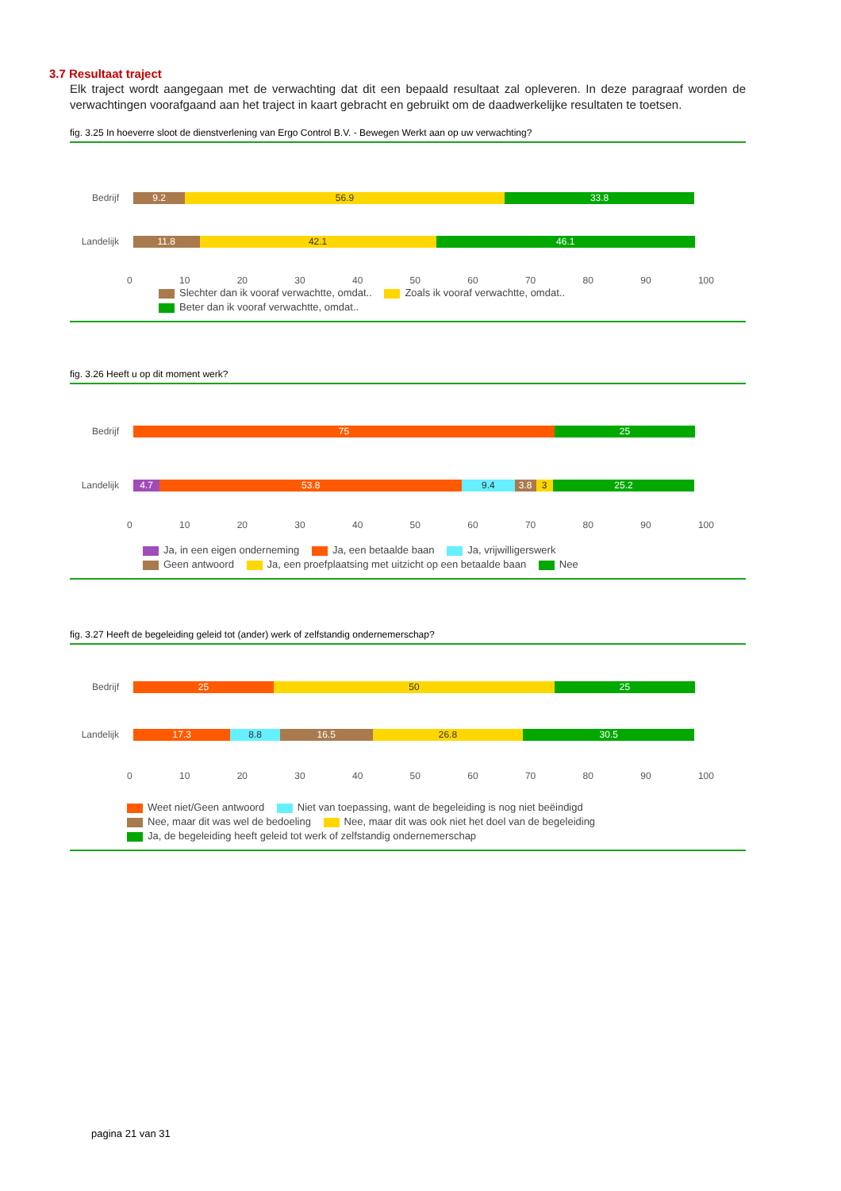3.7 Resultaat traject
Elk traject wordt aangegaan met de verwachting dat dit een bepaald resultaat zal opleveren. In deze paragraaf worden de verwachtingen voorafgaand aan het traject in kaart gebracht en gebruikt om de daadwerkelijke resultaten te toetsen.
fig. 3.25 In hoeverre sloot de dienstverlening van Ergo Control B.V. - Bewegen Werkt aan op uw verwachting?
Bedrijf 9.2 56.9 33.8
Landelijk
11.8 42.1 46.1
0 10 20 30 40 50 60 70 80 90 100
Slechter dan ik vooraf verwachtte, omdat.. Zoals ik vooraf verwachtte, omdat..
Beter dan ik vooraf verwachtte, omdat..
fig. 3.26 Heeft u op dit moment werk?
Bedrijf 75 25
Landelijk
4.7 53.8 9.4 3.8 3 25.2
0 10 20 30 40 50 60 70 80 90 100
Ja, in een eigen onderneming Ja, een betaalde baan Ja, vrijwilligerswerk
Geen antwoord Ja, een proefplaatsing met uitzicht op een betaalde baan Nee
fig. 3.27 Heeft de begeleiding geleid tot (ander) werk of zelfstandig ondernemerschap?
Bedrijf 25 50 25
Landelijk
17.3 8.8 16.5 26.8 30.5
0 10 20 30 40 50 60 70 80 90 100
Weet niet/Geen antwoord Niet van toepassing, want de begeleiding is nog niet beëindigd
Nee, maar dit was wel de bedoeling Nee, maar dit was ook niet het doel van de begeleiding
Ja, de begeleiding heeft geleid tot werk of zelfstandig ondernemerschap
pagina 21 van 31